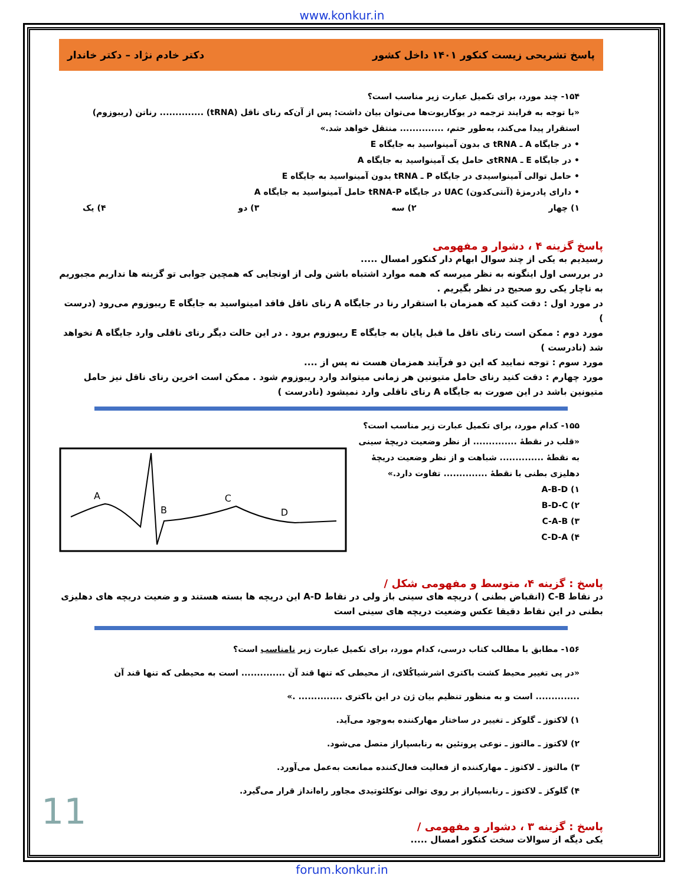www.konkur.in
پاسخ تشریحی زیست کنکور ۱۴۰۱ داخل کشور دکتر خادم نژاد – دکتر خاندار
۱۵۴- چند مورد، برای تکمیل عبارت زیر مناسب است؟
«با توجه به فرایند ترجمه در یوکاریوت‌ها می‌توان بیان داشت: پس از آن‌که رنای ناقل (tRNA) .............. رناتن (ریبوزوم) استقرار پیدا می‌کند، به‌طور حتم، .............. منتقل خواهد شد.»
• در جایگاه A ـ tRNA ی بدون آمینواسید به جایگاه E
• در جایگاه E ـ tRNAی حامل یک آمینواسید به جایگاه A
• حامل توالی آمینواسیدی در جایگاه P ـ tRNA بدون آمینواسید به جایگاه E
• دارای پادرمزهٔ (آنتی‌کدون) UAC در جایگاه tRNA-P حامل آمینواسید به جایگاه A
۱) چهار ۲) سه ۳) دو ۴) یک
پاسخ گزینه ۴ ، دشوار و مفهومی
رسیدیم به یکی از چند سوال ابهام دار کنکور امسال .....
در بررسی اول اینگونه به نظر میرسه که همه موارد اشتباه باشن ولی از اونجایی که همچین جوابی تو گزینه ها نداریم مجبوریم به ناچار یکی رو صحیح در نظر بگیریم .
در مورد اول : دقت کنید که همزمان با استقرار رنا در جایگاه A رنای ناقل فاقد امینواسید به جایگاه E ریبوزوم می‌رود (درست )
مورد دوم : ممکن است رنای ناقل ما قبل پایان به جایگاه E ریبوزوم برود . در این حالت دیگر رنای ناقلی وارد جایگاه A نخواهد شد (نادرست )
مورد سوم : توجه نمایید که این دو فرآیند همزمان هست نه پس از ....
مورد چهارم : دقت کنید رنای حامل متیونین هر زمانی میتواند وارد ریبوزوم شود . ممکن است اخرین رنای ناقل نیز حامل متیونین باشد در این صورت به جایگاه A رنای ناقلی وارد نمیشود (نادرست )
۱۵۵- کدام مورد، برای تکمیل عبارت زیر مناسب است؟
«قلب در نقطهٔ .............. از نظر وضعیت دریچهٔ سینی به نقطهٔ .............. شباهت و از نظر وضعیت دریچهٔ دهلیزی بطنی با نقطهٔ .............. تفاوت دارد.»
۱) A-B-D
۲) B-D-C
۳) C-A-B
۴) C-D-A
A
B
C
D
پاسخ : گزینه ۴، متوسط و مفهومی شکل /
در نقاط C-B (انقباض بطنی ) دریچه های سینی باز ولی در نقاط A-D این دریچه ها بسته هستند و و ضعیت دریچه های دهلیزی بطنی در این نقاط دقیقا عکس وضعیت دریچه های سینی است
۱۵۶- مطابق با مطالب کتاب درسی، کدام مورد، برای تکمیل عبارت زیر نامناسب است؟
«در پی تغییر محیط کشت باکتری اشرشیاکُلای، از محیطی که تنها قند آن .............. است به محیطی که تنها قند آن .............. است و به منظور تنظیم بیان ژن در این باکتری .............. .»
۱) لاکتوز ـ گلوکز ـ تغییر در ساختار مهارکننده به‌وجود می‌آید.
۲) لاکتوز ـ مالتوز ـ نوعی پروتئین به رنابسپاراز متصل می‌شود.
۳) مالتوز ـ لاکتوز ـ مهارکننده از فعالیت فعال‌کننده ممانعت به‌عمل می‌آورد.
۴) گلوکز ـ لاکتوز ـ رنابسپاراز بر روی توالی نوکلئوتیدی مجاور راه‌انداز قرار می‌گیرد.
پاسخ : گزینه ۳ ، دشوار و مفهومی /
یکی دیگه از سوالات سخت کنکور امسال .....
11
forum.konkur.in